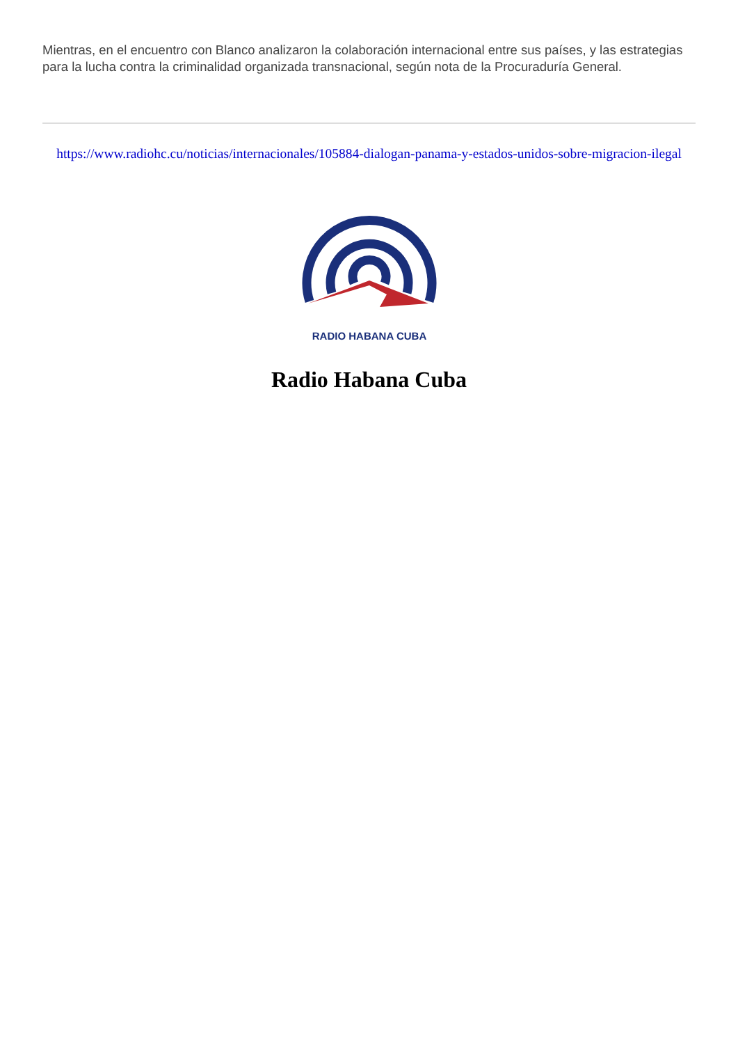Mientras, en el encuentro con Blanco analizaron la colaboración internacional entre sus países, y las estrategias para la lucha contra la criminalidad organizada transnacional, según nota de la Procuraduría General.
https://www.radiohc.cu/noticias/internacionales/105884-dialogan-panama-y-estados-unidos-sobre-migracion-ilegal
RADIO HABANA CUBA
Radio Habana Cuba